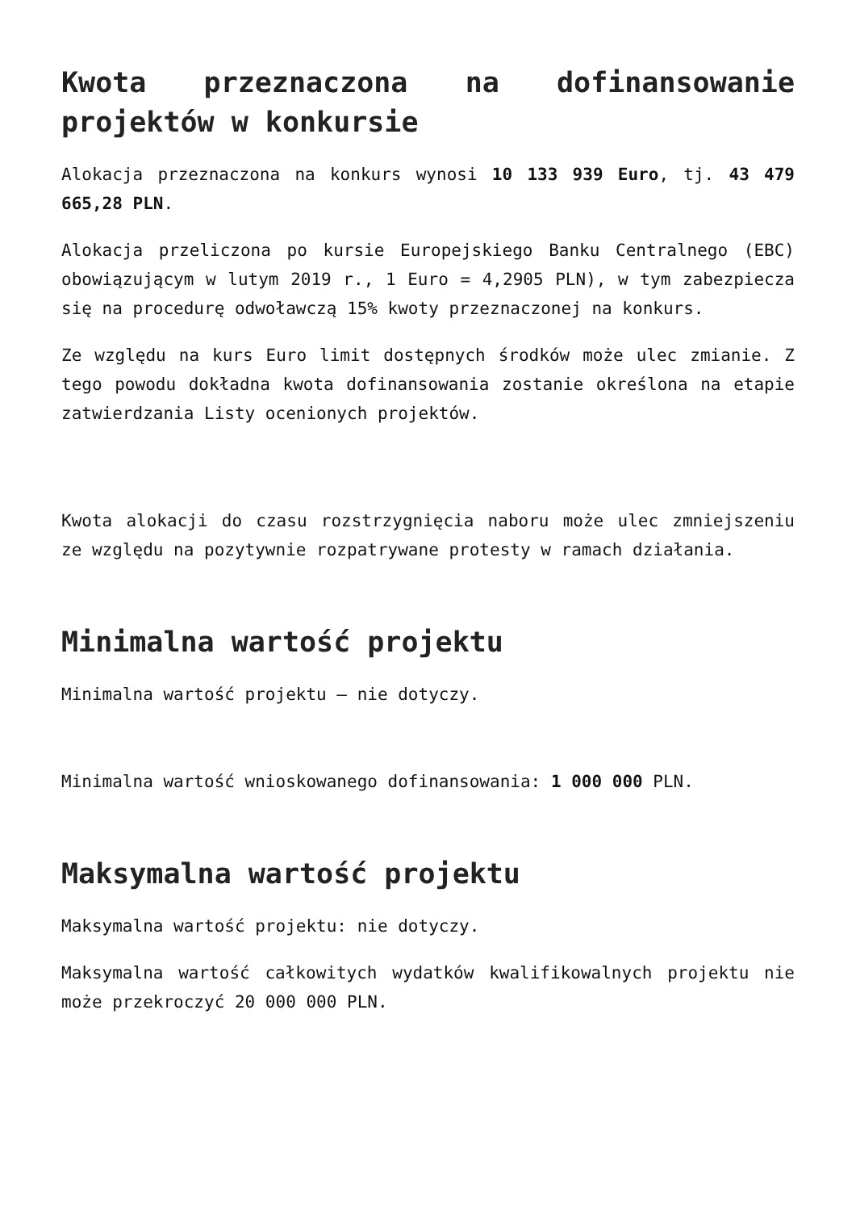Kwota przeznaczona na dofinansowanie projektów w konkursie
Alokacja przeznaczona na konkurs wynosi 10 133 939 Euro, tj. 43 479 665,28 PLN.
Alokacja przeliczona po kursie Europejskiego Banku Centralnego (EBC) obowiązującym w lutym 2019 r., 1 Euro = 4,2905 PLN), w tym zabezpiecza się na procedurę odwoławczą 15% kwoty przeznaczonej na konkurs.
Ze względu na kurs Euro limit dostępnych środków może ulec zmianie. Z tego powodu dokładna kwota dofinansowania zostanie określona na etapie zatwierdzania Listy ocenionych projektów.
Kwota alokacji do czasu rozstrzygnięcia naboru może ulec zmniejszeniu ze względu na pozytywnie rozpatrywane protesty w ramach działania.
Minimalna wartość projektu
Minimalna wartość projektu – nie dotyczy.
Minimalna wartość wnioskowanego dofinansowania: 1 000 000 PLN.
Maksymalna wartość projektu
Maksymalna wartość projektu: nie dotyczy.
Maksymalna wartość całkowitych wydatków kwalifikowalnych projektu nie może przekroczyć 20 000 000 PLN.